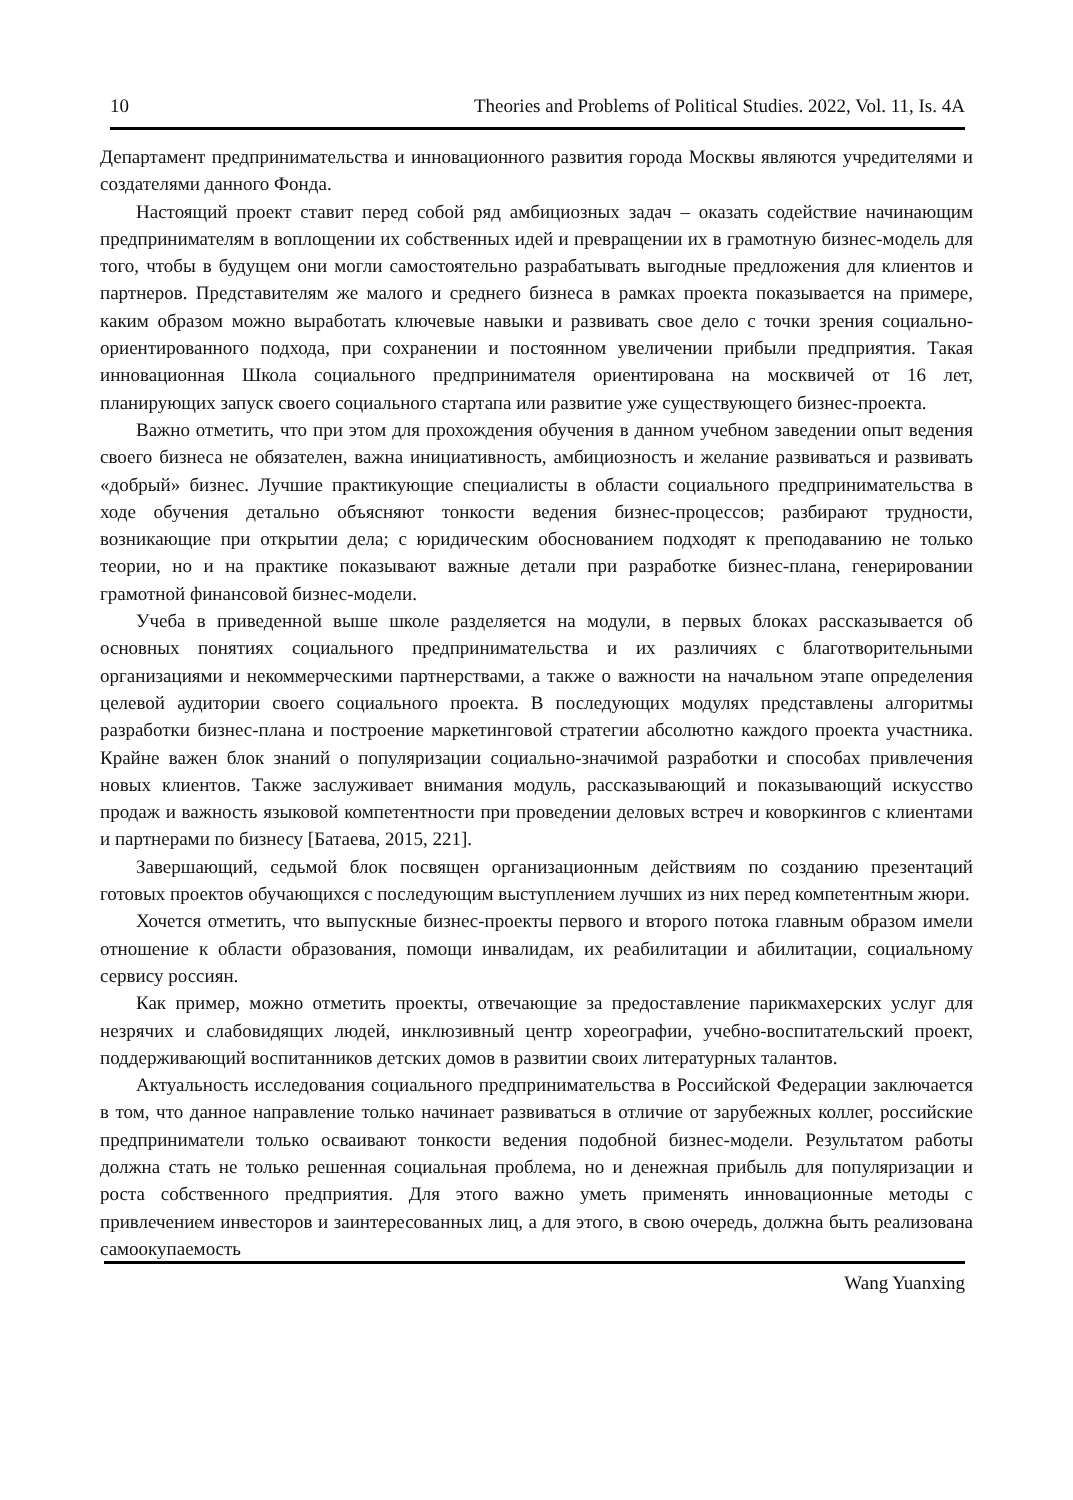10 Theories and Problems of Political Studies. 2022, Vol. 11, Is. 4A
Департамент предпринимательства и инновационного развития города Москвы являются учредителями и создателями данного Фонда.
Настоящий проект ставит перед собой ряд амбициозных задач – оказать содействие начинающим предпринимателям в воплощении их собственных идей и превращении их в грамотную бизнес-модель для того, чтобы в будущем они могли самостоятельно разрабатывать выгодные предложения для клиентов и партнеров. Представителям же малого и среднего бизнеса в рамках проекта показывается на примере, каким образом можно выработать ключевые навыки и развивать свое дело с точки зрения социально-ориентированного подхода, при сохранении и постоянном увеличении прибыли предприятия. Такая инновационная Школа социального предпринимателя ориентирована на москвичей от 16 лет, планирующих запуск своего социального стартапа или развитие уже существующего бизнес-проекта.
Важно отметить, что при этом для прохождения обучения в данном учебном заведении опыт ведения своего бизнеса не обязателен, важна инициативность, амбициозность и желание развиваться и развивать «добрый» бизнес. Лучшие практикующие специалисты в области социального предпринимательства в ходе обучения детально объясняют тонкости ведения бизнес-процессов; разбирают трудности, возникающие при открытии дела; с юридическим обоснованием подходят к преподаванию не только теории, но и на практике показывают важные детали при разработке бизнес-плана, генерировании грамотной финансовой бизнес-модели.
Учеба в приведенной выше школе разделяется на модули, в первых блоках рассказывается об основных понятиях социального предпринимательства и их различиях с благотворительными организациями и некоммерческими партнерствами, а также о важности на начальном этапе определения целевой аудитории своего социального проекта. В последующих модулях представлены алгоритмы разработки бизнес-плана и построение маркетинговой стратегии абсолютно каждого проекта участника. Крайне важен блок знаний о популяризации социально-значимой разработки и способах привлечения новых клиентов. Также заслуживает внимания модуль, рассказывающий и показывающий искусство продаж и важность языковой компетентности при проведении деловых встреч и коворкингов с клиентами и партнерами по бизнесу [Батаева, 2015, 221].
Завершающий, седьмой блок посвящен организационным действиям по созданию презентаций готовых проектов обучающихся с последующим выступлением лучших из них перед компетентным жюри.
Хочется отметить, что выпускные бизнес-проекты первого и второго потока главным образом имели отношение к области образования, помощи инвалидам, их реабилитации и абилитации, социальному сервису россиян.
Как пример, можно отметить проекты, отвечающие за предоставление парикмахерских услуг для незрячих и слабовидящих людей, инклюзивный центр хореографии, учебно-воспитательский проект, поддерживающий воспитанников детских домов в развитии своих литературных талантов.
Актуальность исследования социального предпринимательства в Российской Федерации заключается в том, что данное направление только начинает развиваться в отличие от зарубежных коллег, российские предприниматели только осваивают тонкости ведения подобной бизнес-модели. Результатом работы должна стать не только решенная социальная проблема, но и денежная прибыль для популяризации и роста собственного предприятия. Для этого важно уметь применять инновационные методы с привлечением инвесторов и заинтересованных лиц, а для этого, в свою очередь, должна быть реализована самоокупаемость
Wang Yuanxing